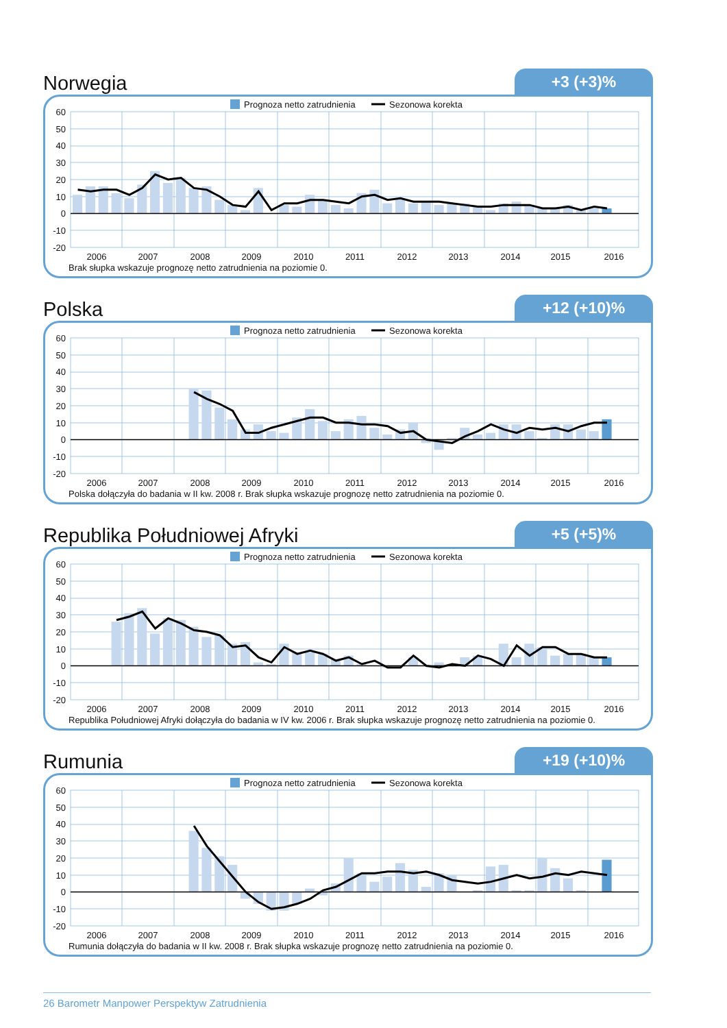Norwegia
+3 (+3)%
Prognoza netto zatrudnienia
Sezonowa korekta
60
50
40
30
20
10
0
-10
-20
2006
2007
2008
2009
2010
2011
2012
2013
2014
2015
2016
Brak słupka wskazuje prognozę netto zatrudnienia na poziomie 0.
Polska
+12 (+10)%
Prognoza netto zatrudnienia
Sezonowa korekta
60
50
40
30
20
10
0
-10
-20
2006
2007
2008
2009
2010
2011
2012
2013
2014
2015
2016
Polska dołączyła do badania w II kw. 2008 r. Brak słupka wskazuje prognozę netto zatrudnienia na poziomie 0.
Republika Południowej Afryki
+5 (+5)%
Prognoza netto zatrudnienia
Sezonowa korekta
60
50
40
30
20
10
0
-10
-20
2006
2007
2008
2009
2010
2011
2012
2013
2014
2015
2016
Republika Południowej Afryki dołączyła do badania w IV kw. 2006 r. Brak słupka wskazuje prognozę netto zatrudnienia na poziomie 0.
Rumunia
+19 (+10)%
Prognoza netto zatrudnienia
Sezonowa korekta
60
50
40
30
20
10
0
-10
-20
2006
2007
2008
2009
2010
2011
2012
2013
2014
2015
2016
Rumunia dołączyła do badania w II kw. 2008 r. Brak słupka wskazuje prognozę netto zatrudnienia na poziomie 0.
26 Barometr Manpower Perspektyw Zatrudnienia